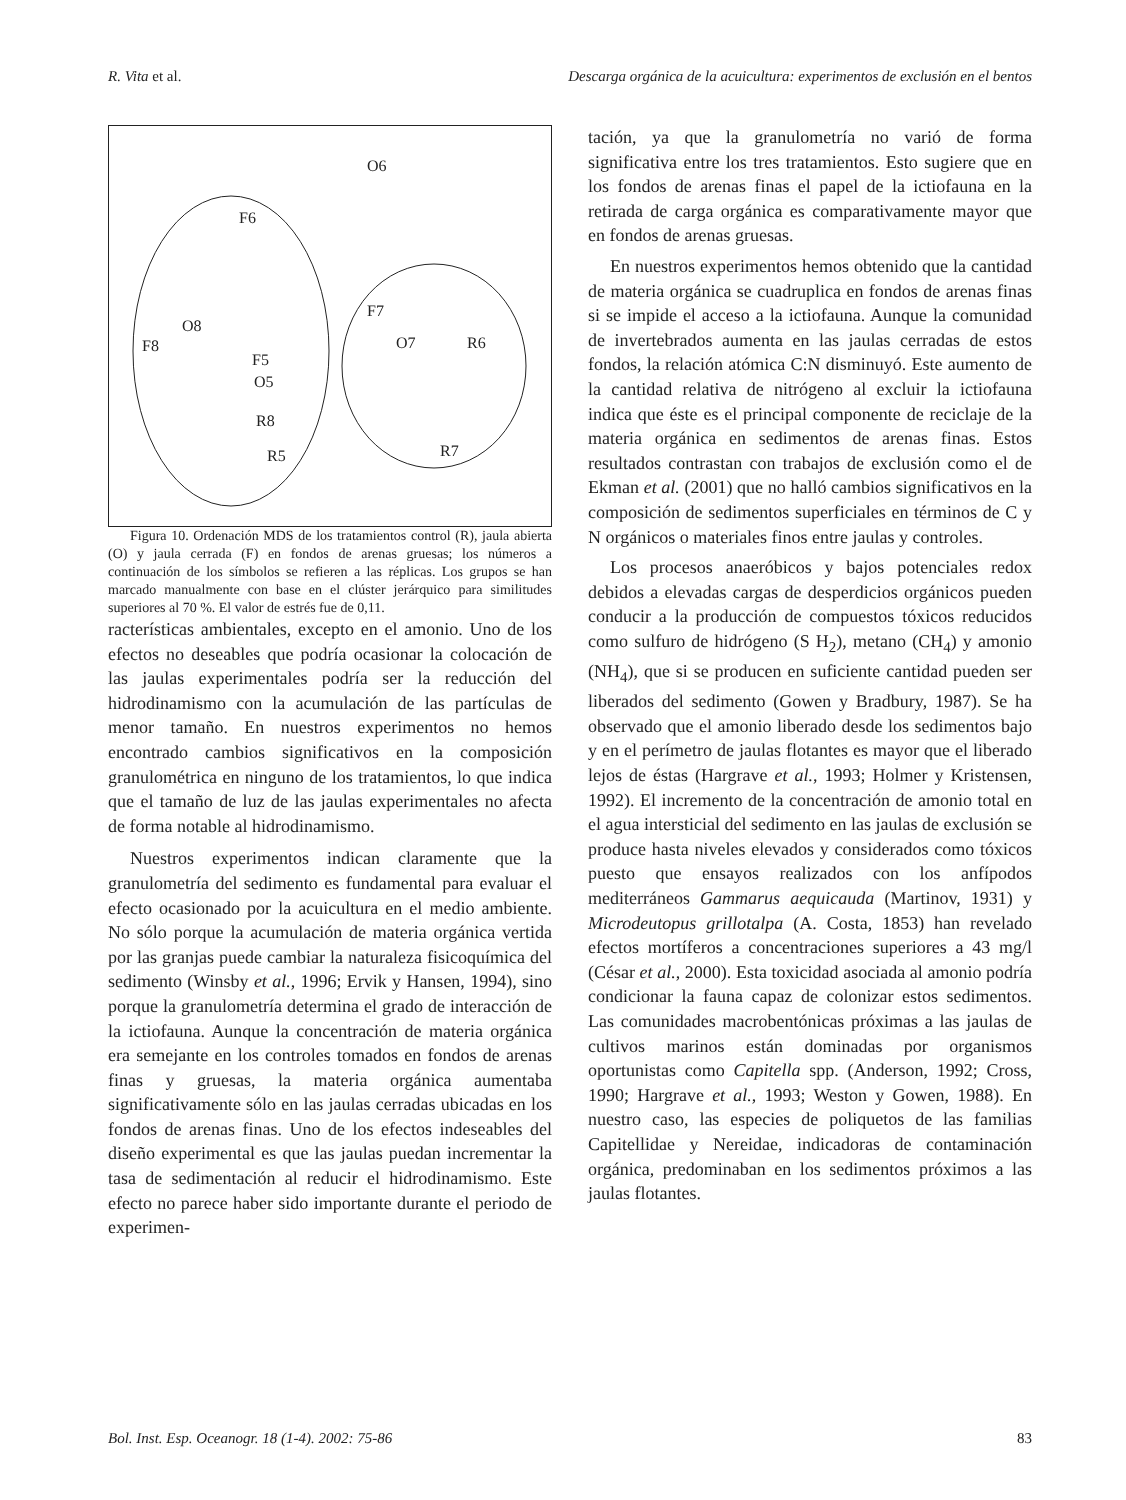R. Vita et al. Descarga orgánica de la acuicultura: experimentos de exclusión en el bentos
O6
F6
F7
O8
F8 O7 R6
F5
O5
R8
R7 R5
Figura 10. Ordenación MDS de los tratamientos control (R), jaula abierta (O) y jaula cerrada (F) en fondos de arenas gruesas; los números a continuación de los símbolos se refieren a las réplicas. Los grupos se han marcado manualmente con base en el clúster jerárquico para similitudes superiores al 70 %. El valor de estrés fue de 0,11.
racterísticas ambientales, excepto en el amonio. Uno de los efectos no deseables que podría ocasionar la colocación de las jaulas experimentales podría ser la reducción del hidrodinamismo con la acumulación de las partículas de menor tamaño. En nuestros experimentos no hemos encontrado cambios significativos en la composición granulométrica en ninguno de los tratamientos, lo que indica que el tamaño de luz de las jaulas experimentales no afecta de forma notable al hidrodinamismo.
Nuestros experimentos indican claramente que la granulometría del sedimento es fundamental para evaluar el efecto ocasionado por la acuicultura en el medio ambiente. No sólo porque la acumulación de materia orgánica vertida por las granjas puede cambiar la naturaleza fisicoquímica del sedimento (Winsby et al., 1996; Ervik y Hansen, 1994), sino porque la granulometría determina el grado de interacción de la ictiofauna. Aunque la concentración de materia orgánica era semejante en los controles tomados en fondos de arenas finas y gruesas, la materia orgánica aumentaba significativamente sólo en las jaulas cerradas ubicadas en los fondos de arenas finas. Uno de los efectos indeseables del diseño experimental es que las jaulas puedan incrementar la tasa de sedimentación al reducir el hidrodinamismo. Este efecto no parece haber sido importante durante el periodo de experimen-
tación, ya que la granulometría no varió de forma significativa entre los tres tratamientos. Esto sugiere que en los fondos de arenas finas el papel de la ictiofauna en la retirada de carga orgánica es comparativamente mayor que en fondos de arenas gruesas.
En nuestros experimentos hemos obtenido que la cantidad de materia orgánica se cuadruplica en fondos de arenas finas si se impide el acceso a la ictiofauna. Aunque la comunidad de invertebrados aumenta en las jaulas cerradas de estos fondos, la relación atómica C:N disminuyó. Este aumento de la cantidad relativa de nitrógeno al excluir la ictiofauna indica que éste es el principal componente de reciclaje de la materia orgánica en sedimentos de arenas finas. Estos resultados contrastan con trabajos de exclusión como el de Ekman et al. (2001) que no halló cambios significativos en la composición de sedimentos superficiales en términos de C y N orgánicos o materiales finos entre jaulas y controles.
Los procesos anaeróbicos y bajos potenciales redox debidos a elevadas cargas de desperdicios orgánicos pueden conducir a la producción de compuestos tóxicos reducidos como sulfuro de hidrógeno (S H<sub>2</sub>), metano (CH<sub>4</sub>) y amonio (NH<sub>4</sub>), que si se producen en suficiente cantidad pueden ser liberados del sedimento (Gowen y Bradbury, 1987). Se ha observado que el amonio liberado desde los sedimentos bajo y en el perímetro de jaulas flotantes es mayor que el liberado lejos de éstas (Hargrave et al., 1993; Holmer y Kristensen, 1992). El incremento de la concentración de amonio total en el agua intersticial del sedimento en las jaulas de exclusión se produce hasta niveles elevados y considerados como tóxicos puesto que ensayos realizados con los anfípodos mediterráneos Gammarus aequicauda (Martinov, 1931) y Microdeutopus grillotalpa (A. Costa, 1853) han revelado efectos mortíferos a concentraciones superiores a 43 mg/l (César et al., 2000). Esta toxicidad asociada al amonio podría condicionar la fauna capaz de colonizar estos sedimentos. Las comunidades macrobentónicas próximas a las jaulas de cultivos marinos están dominadas por organismos oportunistas como Capitella spp. (Anderson, 1992; Cross, 1990; Hargrave et al., 1993; Weston y Gowen, 1988). En nuestro caso, las especies de poliquetos de las familias Capitellidae y Nereidae, indicadoras de contaminación orgánica, predominaban en los sedimentos próximos a las jaulas flotantes.
Bol. Inst. Esp. Oceanogr. 18 (1-4). 2002: 75-86 83